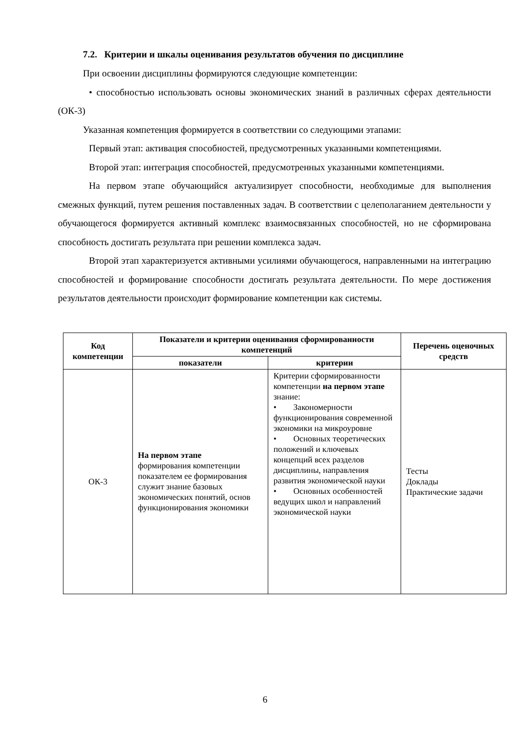7.2. Критерии и шкалы оценивания результатов обучения по дисциплине
При освоении дисциплины формируются следующие компетенции:
• способностью использовать основы экономических знаний в различных сферах деятельности (ОК-3)
Указанная компетенция формируется в соответствии со следующими этапами:
Первый этап: активация способностей, предусмотренных указанными компетенциями.
Второй этап: интеграция способностей, предусмотренных указанными компетенциями.
На первом этапе обучающийся актуализирует способности, необходимые для выполнения смежных функций, путем решения поставленных задач. В соответствии с целеполаганием деятельности у обучающегося формируется активный комплекс взаимосвязанных способностей, но не сформирована способность достигать результата при решении комплекса задач.
Второй этап характеризуется активными усилиями обучающегося, направленными на интеграцию способностей и формирование способности достигать результата деятельности. По мере достижения результатов деятельности происходит формирование компетенции как системы.
| Код компетенции | Показатели и критерии оценивания сформированности компетенций | | Перечень оценочных средств |
| --- | --- | --- | --- |
| | показатели | критерии | |
| ОК-3 | На первом этапе формирования компетенции показателем ее формирования служит знание базовых экономических понятий, основ функционирования экономики | Критерии сформированности компетенции на первом этапе знание: • Закономерности функционирования современной экономики на микроуровне • Основных теоретических положений и ключевых концепций всех разделов дисциплины, направления развития экономической науки • Основных особенностей ведущих школ и направлений экономической науки | Тесты Доклады Практические задачи |
6